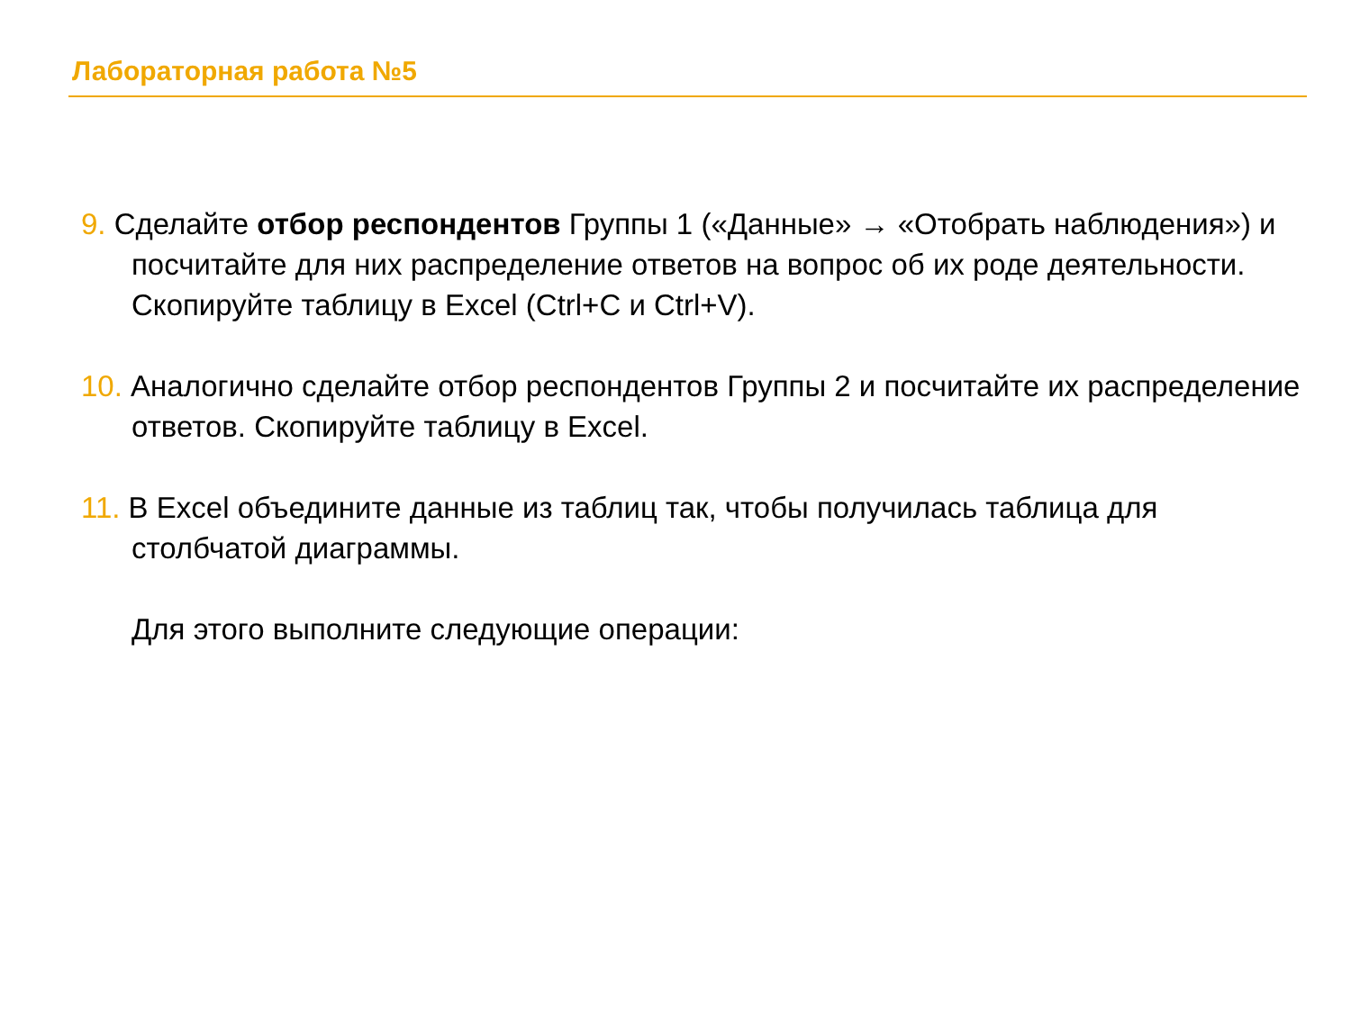Лабораторная работа №5
9. Сделайте отбор респондентов Группы 1 («Данные» → «Отобрать наблюдения») и посчитайте для них распределение ответов на вопрос об их роде деятельности. Скопируйте таблицу в Excel (Ctrl+C и Ctrl+V).
10. Аналогично сделайте отбор респондентов Группы 2 и посчитайте их распределение ответов. Скопируйте таблицу в Excel.
11. В Excel объедините данные из таблиц так, чтобы получилась таблица для столбчатой диаграммы.
Для этого выполните следующие операции: